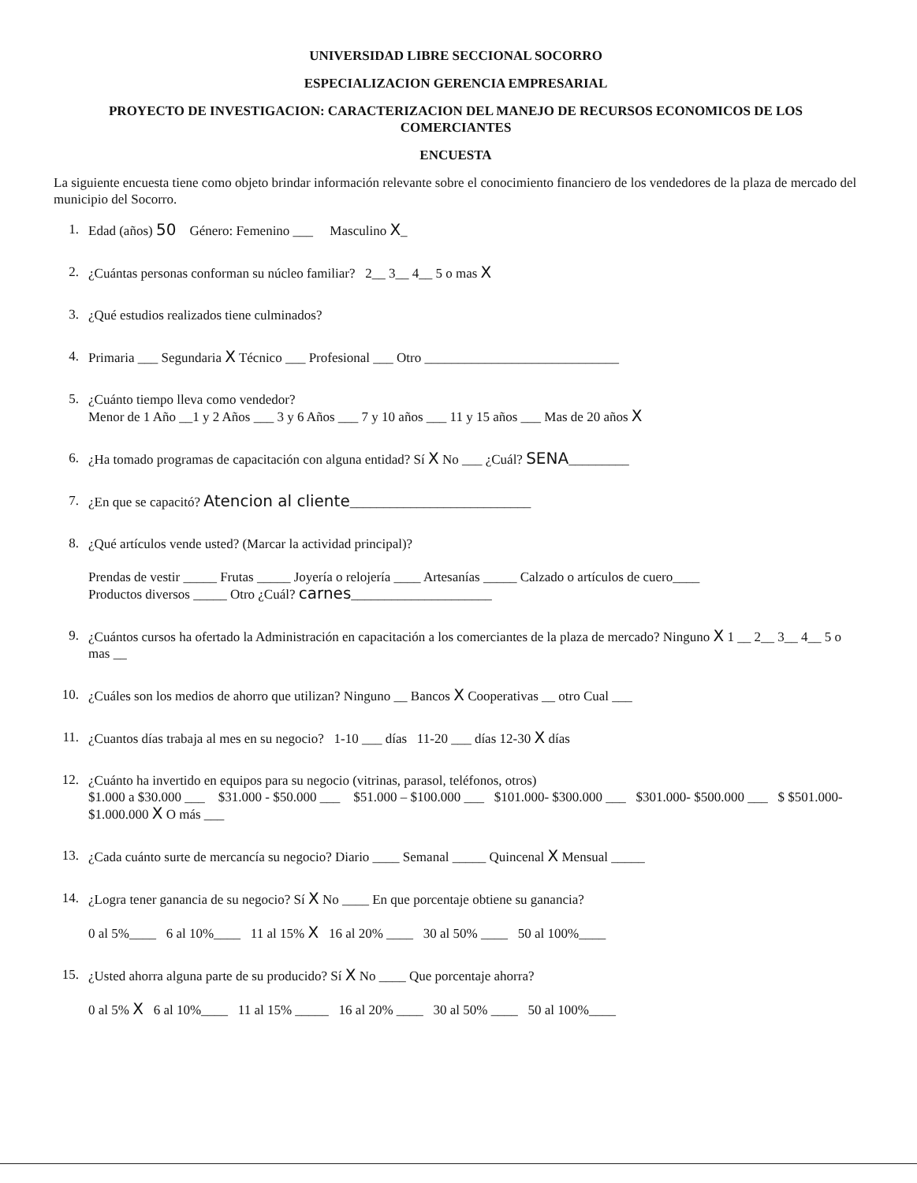UNIVERSIDAD LIBRE SECCIONAL SOCORRO
ESPECIALIZACION GERENCIA EMPRESARIAL
PROYECTO DE INVESTIGACION: CARACTERIZACION DEL MANEJO DE RECURSOS ECONOMICOS DE LOS COMERCIANTES
ENCUESTA
La siguiente encuesta tiene como objeto brindar información relevante sobre el conocimiento financiero de los vendedores de la plaza de mercado del municipio del Socorro.
1.
Edad (años) 50 Género: Femenino ___ Masculino X_
2.
¿Cuántas personas conforman su núcleo familiar? 2__ 3__ 4__ 5 o mas X
3.
¿Qué estudios realizados tiene culminados?
4.
Primaria ___ Segundaria X Técnico ___ Profesional ___ Otro _____________________________
5.
¿Cuánto tiempo lleva como vendedor?
Menor de 1 Año __1 y 2 Años ___ 3 y 6 Años ___ 7 y 10 años ___ 11 y 15 años ___ Mas de 20 años X
6.
¿Ha tomado programas de capacitación con alguna entidad? Sí X No ___ ¿Cuál? SENA_________
7.
¿En que se capacitó? Atencion al cliente___________________________
8.
¿Qué artículos vende usted? (Marcar la actividad principal)?
Prendas de vestir _____ Frutas _____ Joyería o relojería ____ Artesanías _____ Calzado o artículos de cuero____
Productos diversos _____ Otro ¿Cuál? carnes_____________________
9.
¿Cuántos cursos ha ofertado la Administración en capacitación a los comerciantes de la plaza de mercado? Ninguno X 1 __ 2__ 3__ 4__ 5 o mas __
10.
¿Cuáles son los medios de ahorro que utilizan? Ninguno __ Bancos X Cooperativas __ otro Cual ___
11.
¿Cuantos días trabaja al mes en su negocio? 1-10 ___ días 11-20 ___ días 12-30 X días
12.
¿Cuánto ha invertido en equipos para su negocio (vitrinas, parasol, teléfonos, otros)
$1.000 a $30.000 ___ $31.000 - $50.000 ___ $51.000 – $100.000 ___ $101.000- $300.000 ___ $301.000- $500.000 ___ $ $501.000- $1.000.000 X O más ___
13.
¿Cada cuánto surte de mercancía su negocio? Diario ____ Semanal _____ Quincenal X Mensual _____
14.
¿Logra tener ganancia de su negocio? Sí X No ____ En que porcentaje obtiene su ganancia?
0 al 5%____ 6 al 10%____ 11 al 15% X 16 al 20% ____ 30 al 50% ____ 50 al 100%____
15.
¿Usted ahorra alguna parte de su producido? Sí X No ____ Que porcentaje ahorra?
0 al 5% X 6 al 10%____ 11 al 15% _____ 16 al 20% ____ 30 al 50% ____ 50 al 100%____